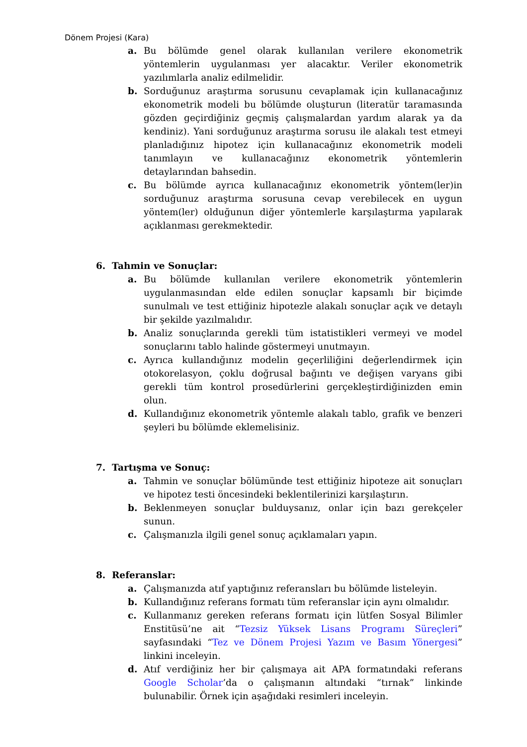Dönem Projesi (Kara)
a. Bu bölümde genel olarak kullanılan verilere ekonometrik yöntemlerin uygulanması yer alacaktır. Veriler ekonometrik yazılımlarla analiz edilmelidir.
b. Sorduğunuz araştırma sorusunu cevaplamak için kullanacağınız ekonometrik modeli bu bölümde oluşturun (literatür taramasında gözden geçirdiğiniz geçmiş çalışmalardan yardım alarak ya da kendiniz). Yani sorduğunuz araştırma sorusu ile alakalı test etmeyi planladığınız hipotez için kullanacağınız ekonometrik modeli tanımlayın ve kullanacağınız ekonometrik yöntemlerin detaylarından bahsedin.
c. Bu bölümde ayrıca kullanacağınız ekonometrik yöntem(ler)in sorduğunuz araştırma sorusuna cevap verebilecek en uygun yöntem(ler) olduğunun diğer yöntemlerle karşılaştırma yapılarak açıklanması gerekmektedir.
6. Tahmin ve Sonuçlar:
a. Bu bölümde kullanılan verilere ekonometrik yöntemlerin uygulanmasından elde edilen sonuçlar kapsamlı bir biçimde sunulmalı ve test ettiğiniz hipotezle alakalı sonuçlar açık ve detaylı bir şekilde yazılmalıdır.
b. Analiz sonuçlarında gerekli tüm istatistikleri vermeyi ve model sonuçlarını tablo halinde göstermeyi unutmayın.
c. Ayrıca kullandığınız modelin geçerliliğini değerlendirmek için otokorelasyon, çoklu doğrusal bağıntı ve değişen varyans gibi gerekli tüm kontrol prosedürlerini gerçekleştirdiğinizden emin olun.
d. Kullandığınız ekonometrik yöntemle alakalı tablo, grafik ve benzeri şeyleri bu bölümde eklemelisiniz.
7. Tartışma ve Sonuç:
a. Tahmin ve sonuçlar bölümünde test ettiğiniz hipoteze ait sonuçları ve hipotez testi öncesindeki beklentilerinizi karşılaştırın.
b. Beklenmeyen sonuçlar bulduysanız, onlar için bazı gerekçeler sunun.
c. Çalışmanızla ilgili genel sonuç açıklamaları yapın.
8. Referanslar:
a. Çalışmanızda atıf yaptığınız referansları bu bölümde listeleyin.
b. Kullandığınız referans formatı tüm referanslar için aynı olmalıdır.
c. Kullanmanız gereken referans formatı için lütfen Sosyal Bilimler Enstitüsü’ne ait “Tezsiz Yüksek Lisans Programı Süreçleri” sayfasındaki “Tez ve Dönem Projesi Yazım ve Basım Yönergesi” linkini inceleyin.
d. Atıf verdiğiniz her bir çalışmaya ait APA formatındaki referans Google Scholar’da o çalışmanın altındaki “tırnak” linkinde bulunabilir. Örnek için aşağıdaki resimleri inceleyin.